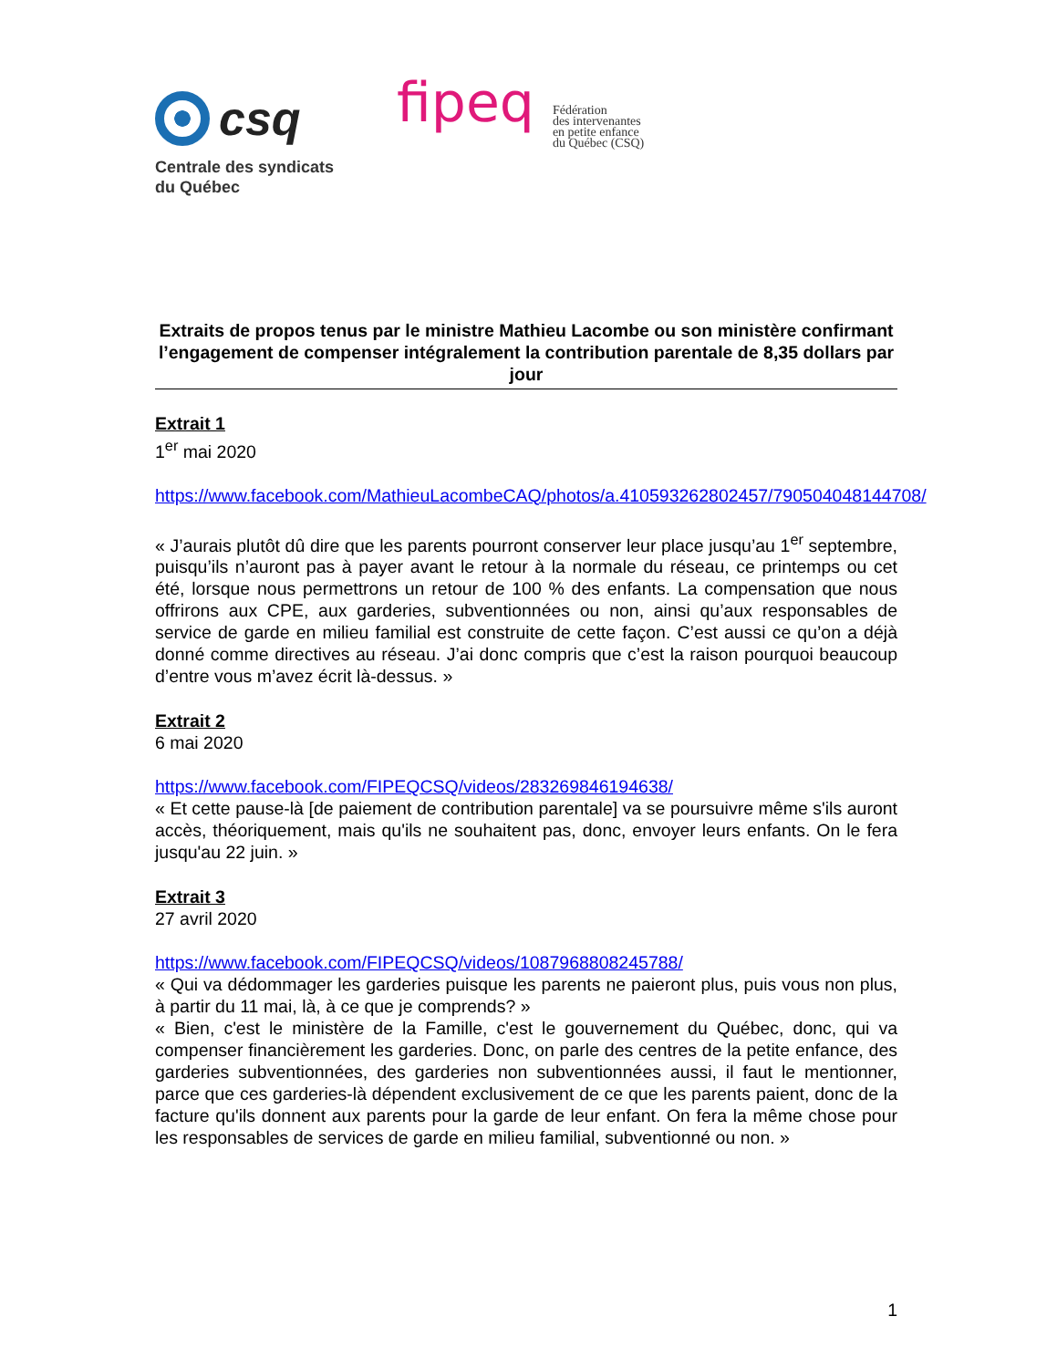csq
Centrale des syndicats
du Québec
fipeq
Fédération
des intervenantes
en petite enfance
du Québec (CSQ)
Extraits de propos tenus par le ministre Mathieu Lacombe ou son ministère confirmant l’engagement de compenser intégralement la contribution parentale de 8,35 dollars par jour
Extrait 1
1<sup>er</sup> mai 2020
https://www.facebook.com/MathieuLacombeCAQ/photos/a.410593262802457/790504048144708/
« J’aurais plutôt dû dire que les parents pourront conserver leur place jusqu’au 1<sup>er</sup> septembre, puisqu’ils n’auront pas à payer avant le retour à la normale du réseau, ce printemps ou cet été, lorsque nous permettrons un retour de 100 % des enfants. La compensation que nous offrirons aux CPE, aux garderies, subventionnées ou non, ainsi qu’aux responsables de service de garde en milieu familial est construite de cette façon. C’est aussi ce qu’on a déjà donné comme directives au réseau. J’ai donc compris que c’est la raison pourquoi beaucoup d’entre vous m’avez écrit là-dessus. »
Extrait 2
6 mai 2020
https://www.facebook.com/FIPEQCSQ/videos/283269846194638/
« Et cette pause-là [de paiement de contribution parentale] va se poursuivre même s'ils auront accès, théoriquement, mais qu'ils ne souhaitent pas, donc, envoyer leurs enfants. On le fera jusqu'au 22 juin. »
Extrait 3
27 avril 2020
https://www.facebook.com/FIPEQCSQ/videos/1087968808245788/
« Qui va dédommager les garderies puisque les parents ne paieront plus, puis vous non plus, à partir du 11 mai, là, à ce que je comprends? »
« Bien, c'est le ministère de la Famille, c'est le gouvernement du Québec, donc, qui va compenser financièrement les garderies. Donc, on parle des centres de la petite enfance, des garderies subventionnées, des garderies non subventionnées aussi, il faut le mentionner, parce que ces garderies-là dépendent exclusivement de ce que les parents paient, donc de la facture qu'ils donnent aux parents pour la garde de leur enfant. On fera la même chose pour les responsables de services de garde en milieu familial, subventionné ou non. »
1